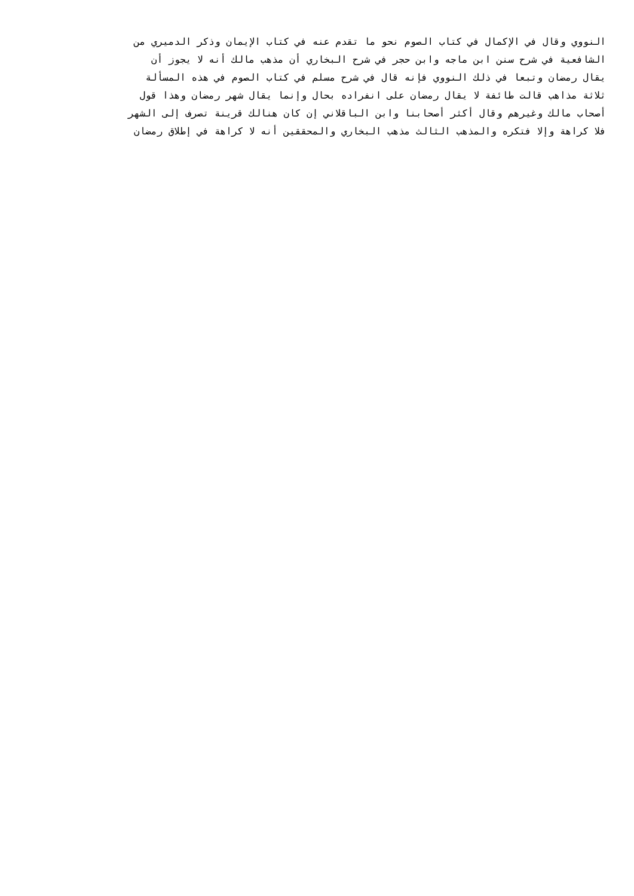النووي وقال في الإكمال في كتاب الصوم نحو ما تقدم عنه في كتاب الإيمان وذكر الدميري من
الشافعية في شرح سنن ابن ماجه وابن حجر في شرح البخاري أن مذهب مالك أنه لا يجوز أن
يقال رمضان وتبعا في ذلك النووي فإنه قال في شرح مسلم في كتاب الصوم في هذه المسألة
ثلاثة مذاهب قالت طائفة لا يقال رمضان على انفراده بحال وإنما يقال شهر رمضان وهذا قول
أصحاب مالك وغيرهم وقال أكثر أصحابنا وابن الباقلاني إن كان هنالك قرينة تصرف إلى الشهر
فلا كراهة وإلا فتكره والمذهب الثالث مذهب البخاري والمحققين أنه لا كراهة في إطلاق رمضان